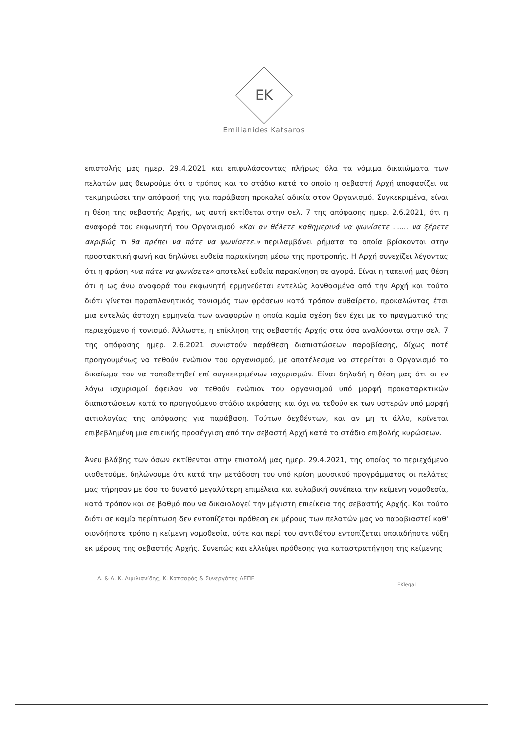EK
Emilianides Katsaros
επιστολής μας ημερ. 29.4.2021 και επιφυλάσσοντας πλήρως όλα τα νόμιμα δικαιώματα των πελατών μας θεωρούμε ότι ο τρόπος και το στάδιο κατά το οποίο η σεβαστή Αρχή αποφασίζει να τεκμηριώσει την απόφασή της για παράβαση προκαλεί αδικία στον Οργανισμό. Συγκεκριμένα, είναι η θέση της σεβαστής Αρχής, ως αυτή εκτίθεται στην σελ. 7 της απόφασης ημερ. 2.6.2021, ότι η αναφορά του εκφωνητή του Οργανισμού «Και αν θέλετε καθημερινά να ψωνίσετε ....... να ξέρετε ακριβώς τι θα πρέπει να πάτε να ψωνίσετε.» περιλαμβάνει ρήματα τα οποία βρίσκονται στην προστακτική φωνή και δηλώνει ευθεία παρακίνηση μέσω της προτροπής. Η Αρχή συνεχίζει λέγοντας ότι η φράση «να πάτε να ψωνίσετε» αποτελεί ευθεία παρακίνηση σε αγορά. Είναι η ταπεινή μας θέση ότι η ως άνω αναφορά του εκφωνητή ερμηνεύεται εντελώς λανθασμένα από την Αρχή και τούτο διότι γίνεται παραπλανητικός τονισμός των φράσεων κατά τρόπον αυθαίρετο, προκαλώντας έτσι μια εντελώς άστοχη ερμηνεία των αναφορών η οποία καμία σχέση δεν έχει με το πραγματικό της περιεχόμενο ή τονισμό. Άλλωστε, η επίκληση της σεβαστής Αρχής στα όσα αναλύονται στην σελ. 7 της απόφασης ημερ. 2.6.2021 συνιστούν παράθεση διαπιστώσεων παραβίασης, δίχως ποτέ προηγουμένως να τεθούν ενώπιον του οργανισμού, με αποτέλεσμα να στερείται ο Οργανισμό το δικαίωμα του να τοποθετηθεί επί συγκεκριμένων ισχυρισμών. Είναι δηλαδή η θέση μας ότι οι εν λόγω ισχυρισμοί όφειλαν να τεθούν ενώπιον του οργανισμού υπό μορφή προκαταρκτικών διαπιστώσεων κατά το προηγούμενο στάδιο ακρόασης και όχι να τεθούν εκ των υστερών υπό μορφή αιτιολογίας της απόφασης για παράβαση. Τούτων δεχθέντων, και αν μη τι άλλο, κρίνεται επιβεβλημένη μια επιεικής προσέγγιση από την σεβαστή Αρχή κατά το στάδιο επιβολής κυρώσεων.
Άνευ βλάβης των όσων εκτίθενται στην επιστολή μας ημερ. 29.4.2021, της οποίας το περιεχόμενο υιοθετούμε, δηλώνουμε ότι κατά την μετάδοση του υπό κρίση μουσικού προγράμματος οι πελάτες μας τήρησαν με όσο το δυνατό μεγαλύτερη επιμέλεια και ευλαβική συνέπεια την κείμενη νομοθεσία, κατά τρόπον και σε βαθμό που να δικαιολογεί την μέγιστη επιείκεια της σεβαστής Αρχής. Και τούτο διότι σε καμία περίπτωση δεν εντοπίζεται πρόθεση εκ μέρους των πελατών μας να παραβιαστεί καθ' οιονδήποτε τρόπο η κείμενη νομοθεσία, ούτε και περί του αντιθέτου εντοπίζεται οποιαδήποτε νύξη εκ μέρους της σεβαστής Αρχής. Συνεπώς και ελλείψει πρόθεσης για καταστρατήγηση της κείμενης
Α. & Α. Κ. Αιμιλιανίδης, Κ. Κατσαρός & Συνεργάτες ΔΕΠΕ
EKlegal